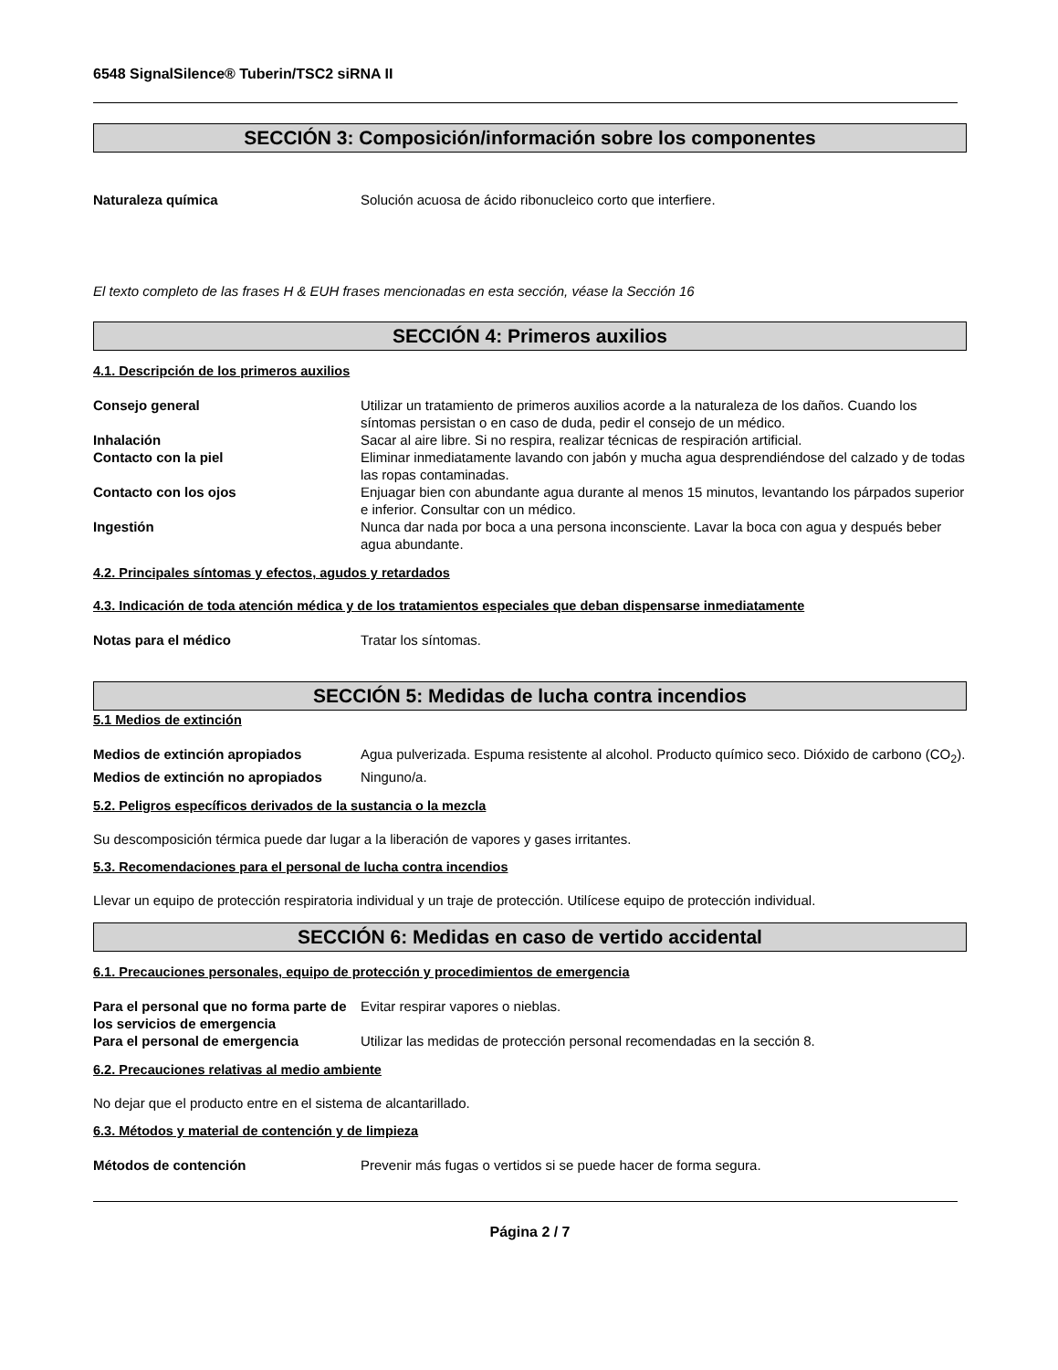6548 SignalSilence® Tuberin/TSC2 siRNA II
SECCIÓN 3: Composición/información sobre los componentes
Naturaleza química Solución acuosa de ácido ribonucleico corto que interfiere.
El texto completo de las frases H & EUH frases mencionadas en esta sección, véase la Sección 16
SECCIÓN 4: Primeros auxilios
4.1. Descripción de los primeros auxilios
Consejo general Utilizar un tratamiento de primeros auxilios acorde a la naturaleza de los daños. Cuando los síntomas persistan o en caso de duda, pedir el consejo de un médico.
Inhalación Sacar al aire libre. Si no respira, realizar técnicas de respiración artificial.
Contacto con la piel Eliminar inmediatamente lavando con jabón y mucha agua desprendiéndose del calzado y de todas las ropas contaminadas.
Contacto con los ojos Enjuagar bien con abundante agua durante al menos 15 minutos, levantando los párpados superior e inferior. Consultar con un médico.
Ingestión Nunca dar nada por boca a una persona inconsciente. Lavar la boca con agua y después beber agua abundante.
4.2. Principales síntomas y efectos, agudos y retardados
4.3. Indicación de toda atención médica y de los tratamientos especiales que deban dispensarse inmediatamente
Notas para el médico Tratar los síntomas.
SECCIÓN 5: Medidas de lucha contra incendios
5.1 Medios de extinción
Medios de extinción apropiados Agua pulverizada. Espuma resistente al alcohol. Producto químico seco. Dióxido de carbono (CO<sub>2</sub>).
Medios de extinción no apropiados
Ninguno/a.
5.2. Peligros específicos derivados de la sustancia o la mezcla
Su descomposición térmica puede dar lugar a la liberación de vapores y gases irritantes.
5.3. Recomendaciones para el personal de lucha contra incendios
Llevar un equipo de protección respiratoria individual y un traje de protección. Utilícese equipo de protección individual.
SECCIÓN 6: Medidas en caso de vertido accidental
6.1. Precauciones personales, equipo de protección y procedimientos de emergencia
Para el personal que no forma parte de los servicios de emergencia
Evitar respirar vapores o nieblas.
Para el personal de emergencia Utilizar las medidas de protección personal recomendadas en la sección 8.
6.2. Precauciones relativas al medio ambiente
No dejar que el producto entre en el sistema de alcantarillado.
6.3. Métodos y material de contención y de limpieza
Métodos de contención Prevenir más fugas o vertidos si se puede hacer de forma segura.
Página 2 / 7